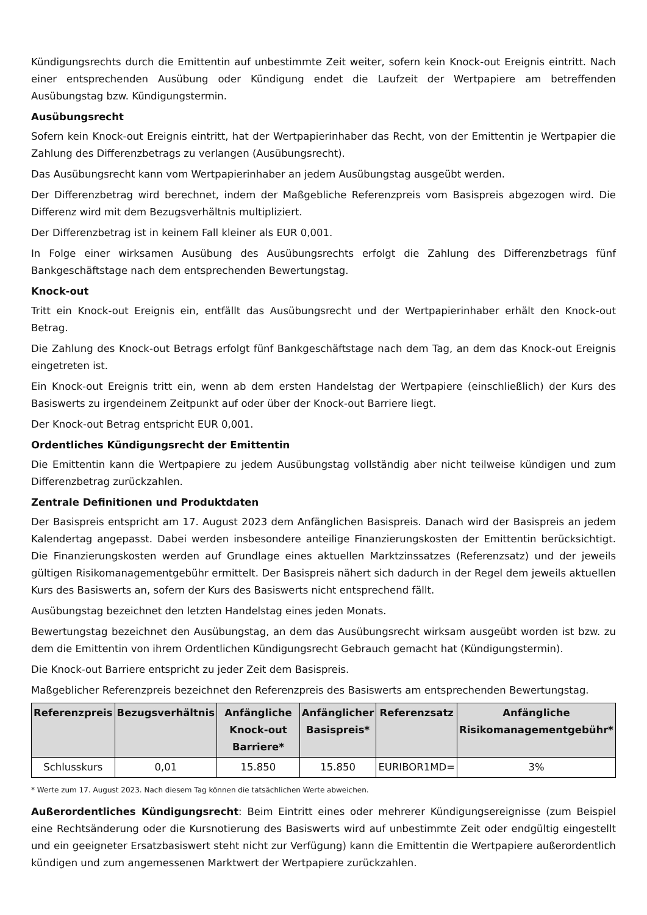Kündigungsrechts durch die Emittentin auf unbestimmte Zeit weiter, sofern kein Knock-out Ereignis eintritt. Nach einer entsprechenden Ausübung oder Kündigung endet die Laufzeit der Wertpapiere am betreffenden Ausübungstag bzw. Kündigungstermin.
Ausübungsrecht
Sofern kein Knock-out Ereignis eintritt, hat der Wertpapierinhaber das Recht, von der Emittentin je Wertpapier die Zahlung des Differenzbetrags zu verlangen (Ausübungsrecht).
Das Ausübungsrecht kann vom Wertpapierinhaber an jedem Ausübungstag ausgeübt werden.
Der Differenzbetrag wird berechnet, indem der Maßgebliche Referenzpreis vom Basispreis abgezogen wird. Die Differenz wird mit dem Bezugsverhältnis multipliziert.
Der Differenzbetrag ist in keinem Fall kleiner als EUR 0,001.
In Folge einer wirksamen Ausübung des Ausübungsrechts erfolgt die Zahlung des Differenzbetrags fünf Bankgeschäftstage nach dem entsprechenden Bewertungstag.
Knock-out
Tritt ein Knock-out Ereignis ein, entfällt das Ausübungsrecht und der Wertpapierinhaber erhält den Knock-out Betrag.
Die Zahlung des Knock-out Betrags erfolgt fünf Bankgeschäftstage nach dem Tag, an dem das Knock-out Ereignis eingetreten ist.
Ein Knock-out Ereignis tritt ein, wenn ab dem ersten Handelstag der Wertpapiere (einschließlich) der Kurs des Basiswerts zu irgendeinem Zeitpunkt auf oder über der Knock-out Barriere liegt.
Der Knock-out Betrag entspricht EUR 0,001.
Ordentliches Kündigungsrecht der Emittentin
Die Emittentin kann die Wertpapiere zu jedem Ausübungstag vollständig aber nicht teilweise kündigen und zum Differenzbetrag zurückzahlen.
Zentrale Definitionen und Produktdaten
Der Basispreis entspricht am 17. August 2023 dem Anfänglichen Basispreis. Danach wird der Basispreis an jedem Kalendertag angepasst. Dabei werden insbesondere anteilige Finanzierungskosten der Emittentin berücksichtigt. Die Finanzierungskosten werden auf Grundlage eines aktuellen Marktzinssatzes (Referenzsatz) und der jeweils gültigen Risikomanagementgebühr ermittelt. Der Basispreis nähert sich dadurch in der Regel dem jeweils aktuellen Kurs des Basiswerts an, sofern der Kurs des Basiswerts nicht entsprechend fällt.
Ausübungstag bezeichnet den letzten Handelstag eines jeden Monats.
Bewertungstag bezeichnet den Ausübungstag, an dem das Ausübungsrecht wirksam ausgeübt worden ist bzw. zu dem die Emittentin von ihrem Ordentlichen Kündigungsrecht Gebrauch gemacht hat (Kündigungstermin).
Die Knock-out Barriere entspricht zu jeder Zeit dem Basispreis.
Maßgeblicher Referenzpreis bezeichnet den Referenzpreis des Basiswerts am entsprechenden Bewertungstag.
| Referenzpreis | Bezugsverhältnis | Anfängliche Knock-out Barriere* | Anfänglicher Basispreis* | Referenzsatz | Anfängliche Risikomanagementgebühr* |
| --- | --- | --- | --- | --- | --- |
| Schlusskurs | 0,01 | 15.850 | 15.850 | EURIBOR1MD= | 3% |
* Werte zum 17. August 2023. Nach diesem Tag können die tatsächlichen Werte abweichen.
Außerordentliches Kündigungsrecht: Beim Eintritt eines oder mehrerer Kündigungsereignisse (zum Beispiel eine Rechtsänderung oder die Kursnotierung des Basiswerts wird auf unbestimmte Zeit oder endgültig eingestellt und ein geeigneter Ersatzbasiswert steht nicht zur Verfügung) kann die Emittentin die Wertpapiere außerordentlich kündigen und zum angemessenen Marktwert der Wertpapiere zurückzahlen.